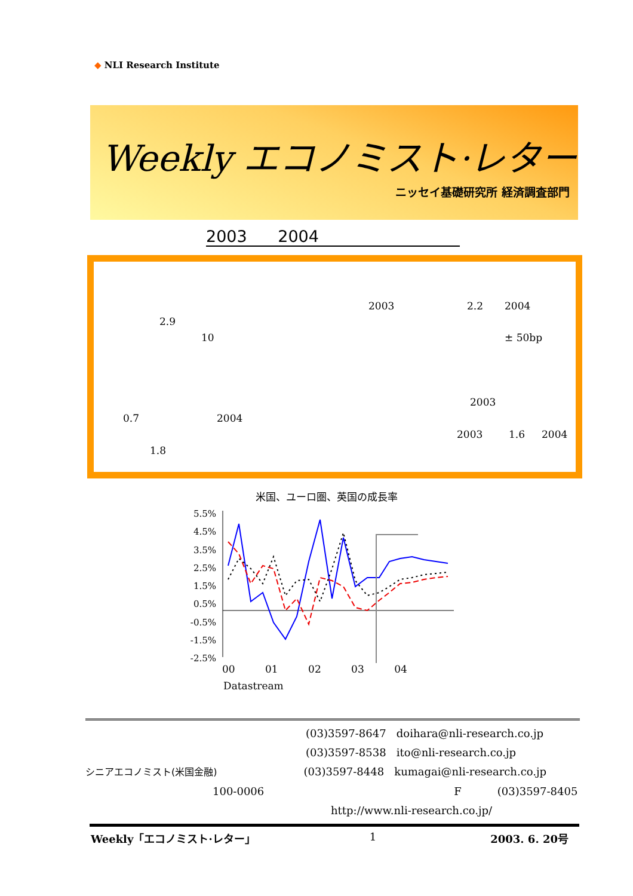◆ NLI Research Institute
Weekly エコノミスト·レター
ニッセイ基礎研究所 経済調査部門
2003 2004
2003 2.2 2004
2.9
10 ± 50bp
2003
0.7 2004
2003 1.6 2004
1.8
米国、ユーロ圏、英国の成長率
5.5%
4.5%
3.5%
2.5%
1.5%
0.5%
-0.5%
-1.5%
-2.5%
00 01 02 03 04
Datastream
(03)3597-8647 doihara@nli-research.co.jp
(03)3597-8538 ito@nli-research.co.jp
シニアエコノミスト(米国金融) (03)3597-8448 kumagai@nli-research.co.jp
100-0006 F (03)3597-8405
http://www.nli-research.co.jp/
Weekly「エコノミスト·レター」 1 2003. 6. 20号